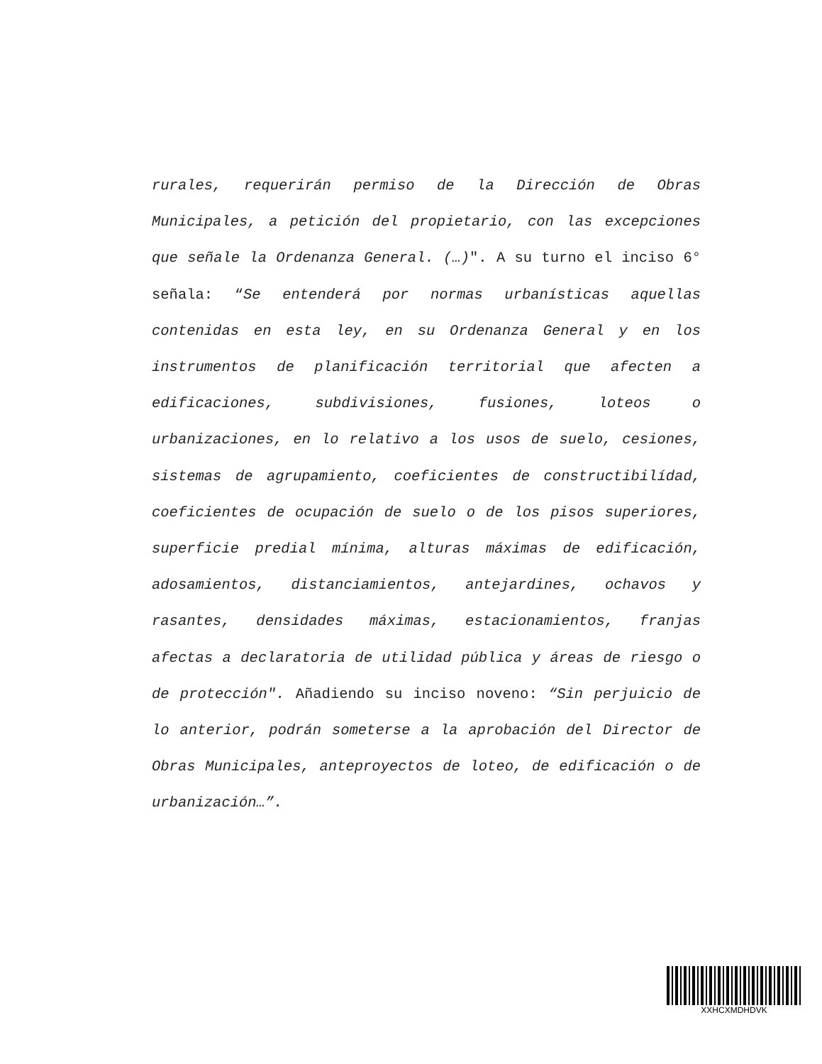rurales, requerirán permiso de la Dirección de Obras Municipales, a petición del propietario, con las excepciones que señale la Ordenanza General. (…)". A su turno el inciso 6° señala: “Se entenderá por normas urbanísticas aquellas contenidas en esta ley, en su Ordenanza General y en los instrumentos de planificación territorial que afecten a edificaciones, subdivisiones, fusiones, loteos o urbanizaciones, en lo relativo a los usos de suelo, cesiones, sistemas de agrupamiento, coeficientes de constructibilídad, coeficientes de ocupación de suelo o de los pisos superiores, superficie predial mínima, alturas máximas de edificación, adosamientos, distanciamientos, antejardines, ochavos y rasantes, densidades máximas, estacionamientos, franjas afectas a declaratoria de utilidad pública y áreas de riesgo o de protección". Añadiendo su inciso noveno: “Sin perjuicio de lo anterior, podrán someterse a la aprobación del Director de Obras Municipales, anteproyectos de loteo, de edificación o de urbanización…”.
XXHCXMDHDVK